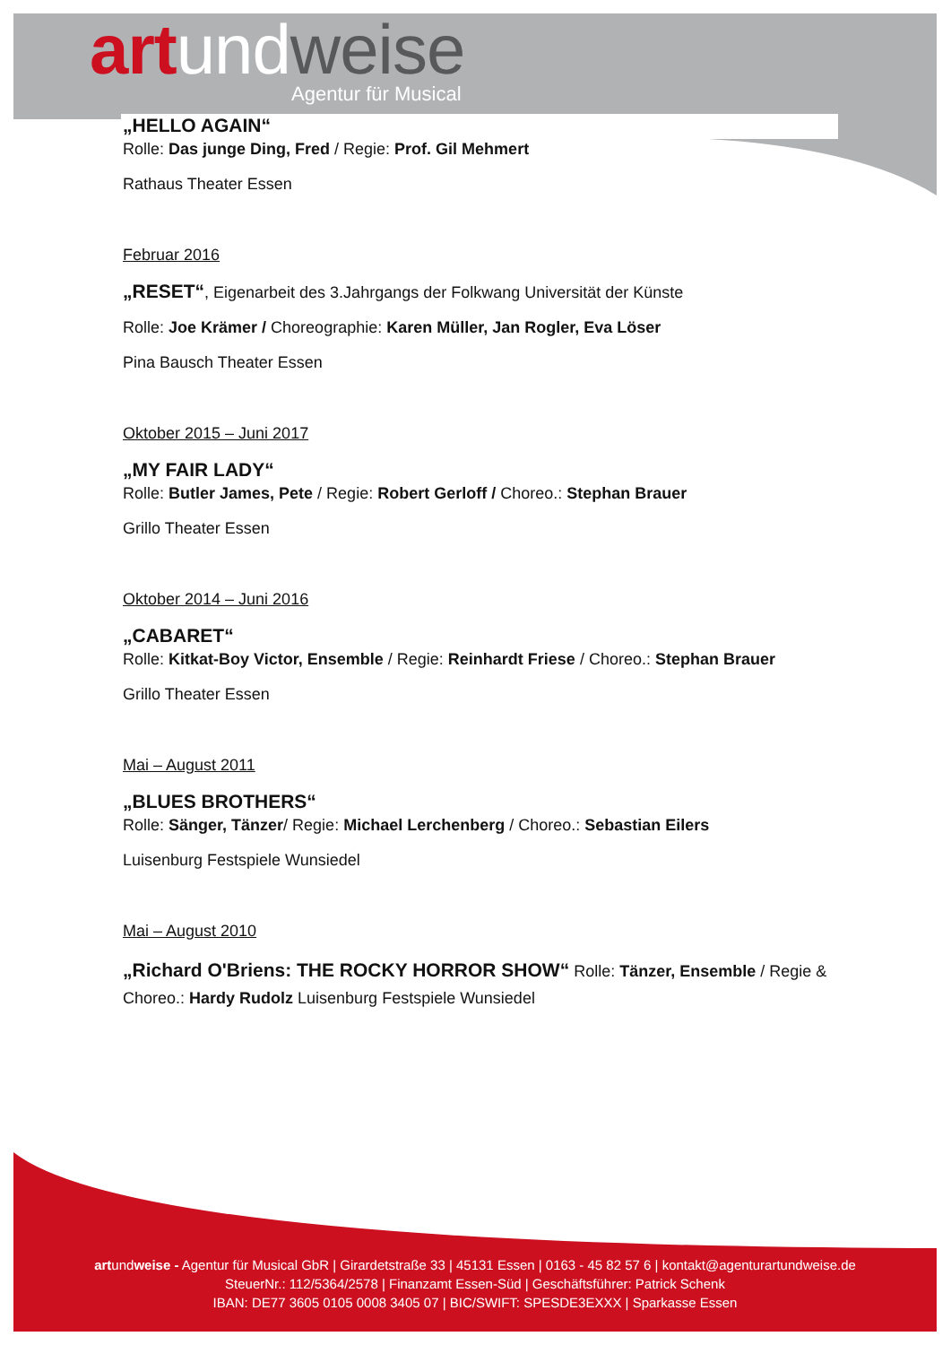art und weise Agentur für Musical
„HELLO AGAIN“
Rolle: Das junge Ding, Fred / Regie: Prof. Gil Mehmert
Rathaus Theater Essen
Februar 2016
„RESET“, Eigenarbeit des 3.Jahrgangs der Folkwang Universität der Künste
Rolle: Joe Krämer / Choreographie: Karen Müller, Jan Rogler, Eva Löser
Pina Bausch Theater Essen
Oktober 2015 – Juni 2017
„MY FAIR LADY“
Rolle: Butler James, Pete / Regie: Robert Gerloff / Choreo.: Stephan Brauer
Grillo Theater Essen
Oktober 2014 – Juni 2016
„CABARET“
Rolle: Kitkat-Boy Victor, Ensemble / Regie: Reinhardt Friese / Choreo.: Stephan Brauer
Grillo Theater Essen
Mai – August 2011
„BLUES BROTHERS“
Rolle: Sänger, Tänzer/ Regie: Michael Lerchenberg / Choreo.: Sebastian Eilers
Luisenburg Festspiele Wunsiedel
Mai – August 2010
„Richard O'Briens: THE ROCKY HORROR SHOW“ Rolle: Tänzer, Ensemble / Regie & Choreo.: Hardy Rudolz Luisenburg Festspiele Wunsiedel
artundweise - Agentur für Musical GbR | Girardetstraße 33 | 45131 Essen | 0163 - 45 82 57 6 | kontakt@agenturartundweise.de
SteuerNr.: 112/5364/2578 | Finanzamt Essen-Süd | Geschäftsführer: Patrick Schenk
IBAN: DE77 3605 0105 0008 3405 07 | BIC/SWIFT: SPESDE3EXXX | Sparkasse Essen